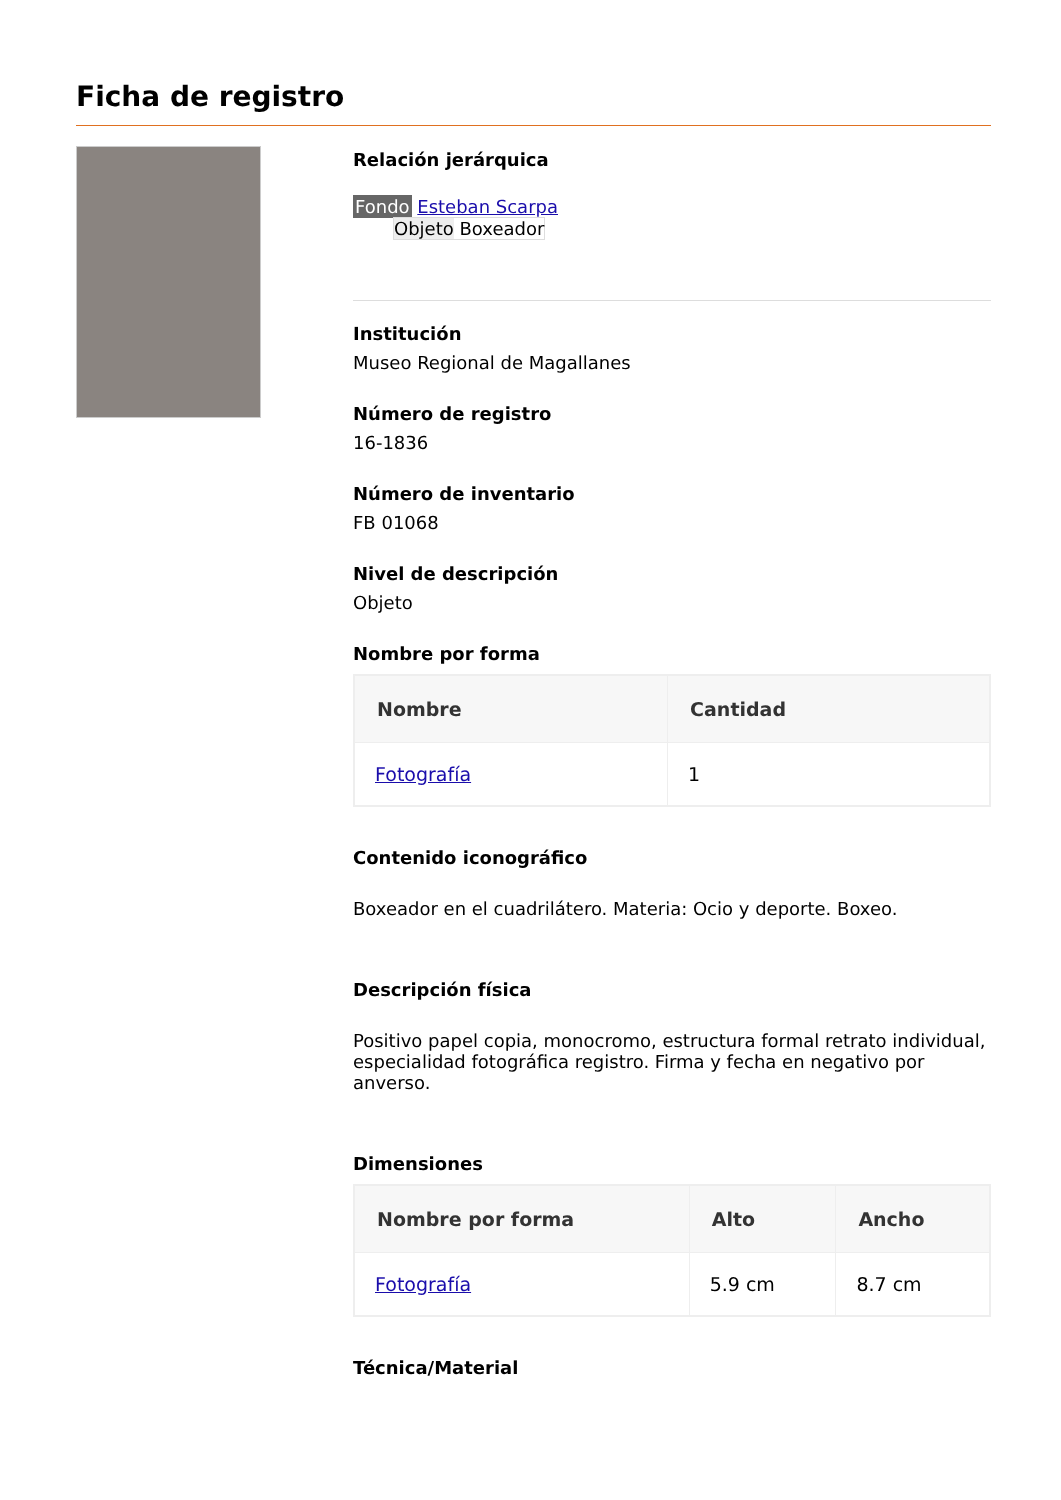Ficha de registro
Relación jerárquica
Fondo Esteban Scarpa
Objeto Boxeador
Institución
Museo Regional de Magallanes
Número de registro
16-1836
Número de inventario
FB 01068
Nivel de descripción
Objeto
Nombre por forma
| Nombre | Cantidad |
| --- | --- |
| Fotografía | 1 |
Contenido iconográfico
Boxeador en el cuadrilátero. Materia: Ocio y deporte. Boxeo.
Descripción física
Positivo papel copia, monocromo, estructura formal retrato individual, especialidad fotográfica registro. Firma y fecha en negativo por anverso.
Dimensiones
| Nombre por forma | Alto | Ancho |
| --- | --- | --- |
| Fotografía | 5.9 cm | 8.7 cm |
Técnica/Material